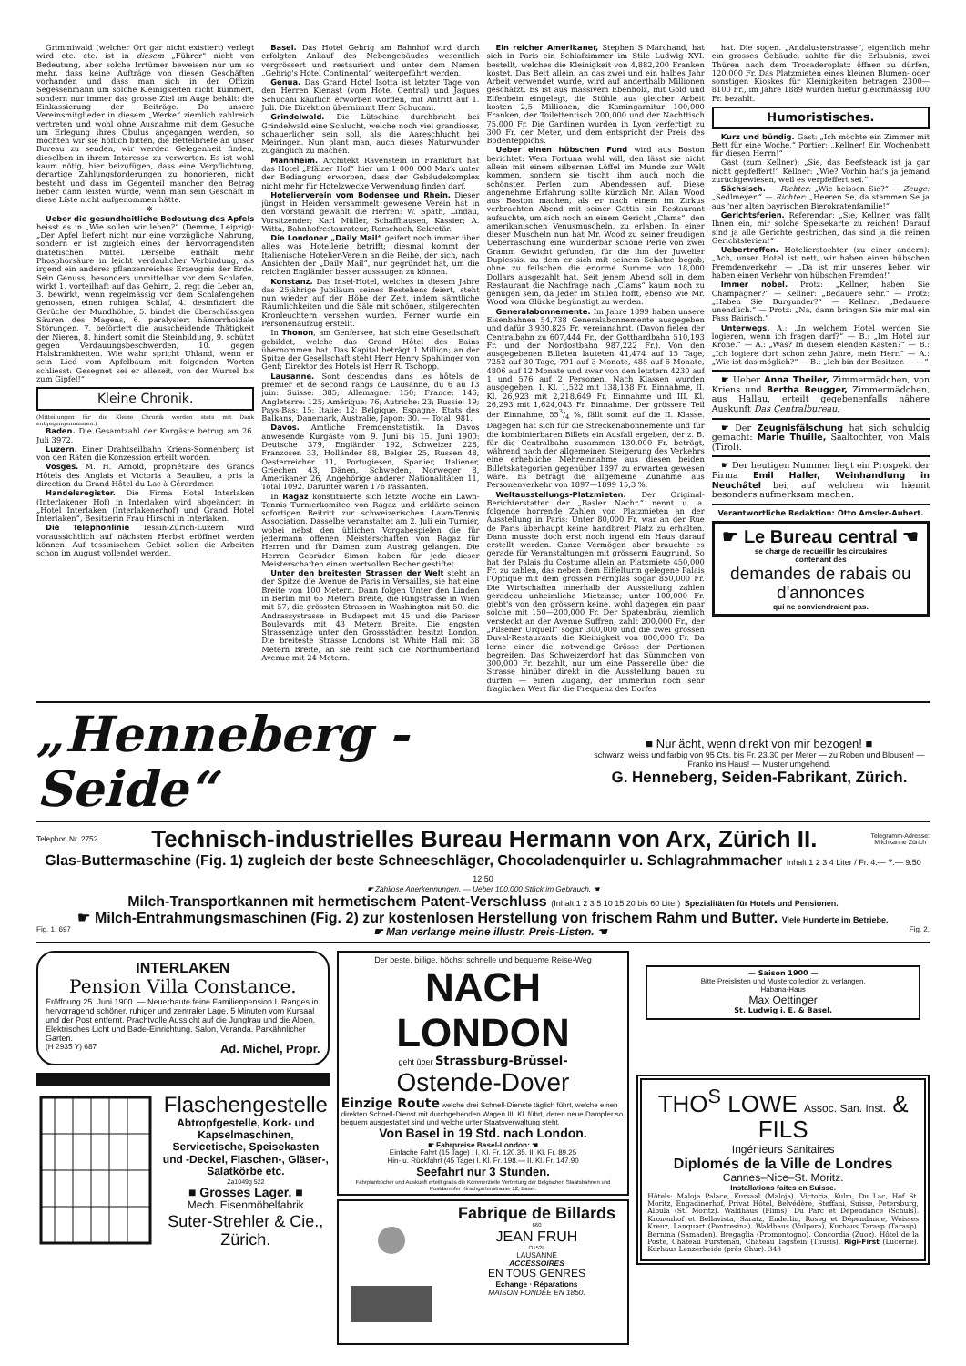Grimmiwald (welcher Ort gar nicht existiert) verlegt wird etc. etc. ist in diesem „Führer“ nicht von Bedeutung, aber solche Irrtümer beweisen nur um so mehr, dass keine Aufträge von diesen Geschäften vorhanden und dass man sich in der Offizin Segessenmann um solche Kleinigkeiten nicht kümmert, sondern nur immer das grosse Ziel im Auge behält: die Einkassierung der Beiträge. Da unsere Vereinsmitglieder in diesem „Werke“ ziemlich zahlreich vertreten und wohl ohne Ausnahme mit dem Gesuche um Erlegung ihres Obulus angegangen werden, so möchten wir sie höflich bitten, die Bettelbriefe an unser Bureau zu senden, wir werden Gelegenheit finden, dieselben in ihrem Interesse zu verwerten. Es ist wohl kaum nötig, hier beizufügen, dass eine Verpflichtung, derartige Zahlungsforderungen zu honorieren, nicht besteht und dass im Gegenteil mancher den Betrag lieber dann leisten würde, wenn man sein Geschäft in diese Liste nicht aufgenommen hätte.
——✲——
Ueber die gesundheitliche Bedeutung des Apfels heisst es in „Wie sollen wir leben?“ (Demme, Leipzig): „Der Apfel liefert nicht nur eine vorzügliche Nahrung, sondern er ist zugleich eines der hervorragendsten diätetischen Mittel. Derselbe enthält mehr Phosphorsäure in leicht verdaulicher Verbindung, als irgend ein anderes pflanzenreiches Erzeugnis der Erde. Sein Genuss, besonders unmittelbar vor dem Schlafen, wirkt 1. vorteilhaft auf das Gehirn, 2. regt die Leber an, 3. bewirkt, wenn regelmässig vor dem Schlafengehen genossen, einen ruhigen Schlaf, 4. desinfiziert die Gerüche der Mundhöhle, 5. bindet die überschüssigen Säuren des Magens, 6. paralysiert hämorrhoidale Störungen, 7. befördert die ausscheidende Thätigkeit der Nieren, 8. hindert somit die Steinbildung, 9. schützt gegen Verdauungsbeschwerden, 10. gegen Halskrankheiten. Wie wahr spricht Uhland, wenn er sein Lied vom Apfelbaum mit folgenden Worten schliesst: Gesegnet sei er allezeit, von der Wurzel bis zum Gipfel!“
Kleine Chronik.
(Mitteilungen für die Kleine Chronik werden stets mit Dank entgegengenommen.)
Baden. Die Gesamtzahl der Kurgäste betrug am 26. Juli 3972.
Luzern. Einer Drahtseilbahn Kriens-Sonnenberg ist von den Räten die Konzession erteilt worden.
Vosges. M. H. Arnold, propriétaire des Grands Hôtels des Anglais et Victoria à Beaulieu, a pris la direction du Grand Hôtel du Lac à Gérardmer.
Handelsregister. Die Firma Hotel Interlaken (Interlakener Hof) in Interlaken wird abgeändert in „Hotel Interlaken (Interlakenerhof) und Grand Hotel Interlaken“, Besitzerin Frau Hirschi in Interlaken.
Die Telephonlinie Tessin-Zürich-Luzern wird voraussichtlich auf nächsten Herbst eröffnet werden können. Auf tessinischem Gebiet sollen die Arbeiten schon im August vollendet werden.
Basel. Das Hotel Gehrig am Bahnhof wird durch erfolgten Ankauf des Nebengebäudes wesentlich vergrössert und restauriert und unter dem Namen „Gehrig's Hotel Continental“ weitergeführt werden.
Genua. Das Grand Hotel Isotta ist letzter Tage von den Herren Kienast (vom Hotel Central) und Jaques Schucani käuflich erworben worden, mit Antritt auf 1. Juli. Die Direktion übernimmt Herr Schucani.
Grindelwald. Die Lütschine durchbricht bei Grindelwald eine Schlucht, welche noch viel grandioser, schauerlicher sein soll, als die Aareschlucht bei Meiringen. Nun plant man, auch dieses Naturwunder zugänglich zu machen.
Mannheim. Architekt Ravenstein in Frankfurt hat das Hotel „Pfälzer Hof“ hier um 1 000 000 Mark unter der Bedingung erworben, dass der Gebäudekomplex nicht mehr für Hotelzwecke Verwendung finden darf.
Hotelierverein vom Bodensee und Rhein. Dieser jüngst in Heiden versammelt gewesene Verein hat in den Vorstand gewählt die Herren: W. Späth, Lindau, Vorsitzender; Karl Müller, Schaffhausen, Kassier; A. Witta, Bahnhofrestaurateur, Rorschach, Sekretär.
Die Londoner „Daily Mail“ geifert noch immer über alles was Hotellerie betrifft; diesmal kommt der Italienische Hotelier-Verein an die Reihe, der sich, nach Ansichten der „Daily Mail“, nur gegründet hat, um die reichen Engländer besser aussaugen zu können.
Konstanz. Das Insel-Hotel, welches in diesem Jahre das 25jährige Jubiläum seines Bestehens feiert, steht nun wieder auf der Höhe der Zeit, indem sämtliche Räumlichkeiten und die Säle mit schönen, stilgerechten Kronleuchtern versehen wurden. Ferner wurde ein Personenaufzug erstellt.
In Thonon, am Genfersee, hat sich eine Gesellschaft gebildet, welche das Grand Hôtel des Bains übernommen hat. Das Kapital beträgt 1 Million; an der Spitze der Gesellschaft steht Herr Henry Spahlinger von Genf; Direktor des Hotels ist Herr R. Tschopp.
Lausanne. Sont descendus dans les hôtels de premier et de second rangs de Lausanne, du 6 au 13 juin: Suisse: 385; Allemagne: 150; France: 146; Angleterre: 125; Amérique: 76; Autriche: 23; Russie: 19; Pays-Bas: 15; Italie: 12; Belgique, Espagne, Etats des Balkans, Danemark, Australie, Japon: 30. — Total: 981.
Davos. Amtliche Fremdenstatistik. In Davos anwesende Kurgäste vom 9. Juni bis 15. Juni 1900: Deutsche 379, Engländer 192, Schweizer 228, Franzosen 33, Holländer 88, Belgier 25, Russen 48, Oesterreicher 11, Portugiesen, Spanier, Italiener, Griechen 43, Dänen, Schweden, Norweger 8, Amerikaner 26, Angehörige anderer Nationalitäten 11, Total 1092. Darunter waren 176 Passanten.
In Ragaz konstituierte sich letzte Woche ein Lawn-Tennis Turnierkomitee von Ragaz und erklärte seinen sofortigen Beitritt zur schweizerischen Lawn-Tennis Association. Dasselbe veranstaltet am 2. Juli ein Turnier, wobei nebst den üblichen Vorgabespielen die für jedermann offenen Meisterschaften von Ragaz für Herren und für Damen zum Austrag gelangen. Die Herren Gebrüder Simon haben für jede dieser Meisterschaften einen wertvollen Becher gestiftet.
Unter den breitesten Strassen der Welt steht an der Spitze die Avenue de Paris in Versailles, sie hat eine Breite von 100 Metern. Dann folgen Unter den Linden in Berlin mit 65 Metern Breite, die Ringstrasse in Wien mit 57, die grössten Strassen in Washington mit 50, die Andrassystrasse in Budapest mit 45 und die Pariser Boulevards mit 43 Metern Breite. Die engsten Strassenzüge unter den Grossstädten besitzt London. Die breiteste Strasse Londons ist White Hall mit 38 Metern Breite, an sie reiht sich die Northumberland Avenue mit 24 Metern.
Ein reicher Amerikaner, Stephen S Marchand, hat sich in Paris ein Schlafzimmer im Stile Ludwig XVI. bestellt, welches die Kleinigkeit von 4,882,200 Franken kostet. Das Bett allein, an das zwei und ein halbes Jahr Arbeit verwendet wurde, wird auf anderthalb Millionen geschätzt. Es ist aus massivem Ebenholz, mit Gold und Elfenbein eingelegt, die Stühle aus gleicher Arbeit kosten 2,5 Millionen, die Kamingarnitur 100,000 Franken, der Toilettentisch 200,000 und der Nachttisch 75,000 Fr. Die Gardinen wurden in Lyon verfertigt zu 300 Fr. der Meter, und dem entspricht der Preis des Bodenteppichs.
Ueber einen hübschen Fund wird aus Boston berichtet: Wem Fortuna wohl will, den lässt sie nicht allein mit einem silbernen Löffel im Munde zur Welt kommen, sondern sie tischt ihm auch noch die schönsten Perlen zum Abendessen auf. Diese angenehme Erfahrung sollte kürzlich Mr. Allan Wood aus Boston machen, als er nach einem im Zirkus verbrachten Abend mit seiner Gattin ein Restaurant aufsuchte, um sich noch an einem Gericht „Clams“, den amerikanischen Venusmuscheln, zu erlaben. In einer dieser Muscheln nun hat Mr. Wood zu seiner freudigen Ueberraschung eine wunderbar schöne Perle von zwei Gramm Gewicht gefunden, für die ihm der Juwelier Duplessis, zu dem er sich mit seinem Schatze begab, ohne zu feilschen die enorme Summe von 18,000 Dollars ausgezahlt hat. Seit jenem Abend soll in dem Restaurant die Nachfrage nach „Clams“ kaum noch zu genügen sein, da Jeder im Stillen hofft, ebenso wie Mr. Wood vom Glücke begünstigt zu werden.
Generalabonnemente. Im Jahre 1899 haben unsere Eisenbahnen 54,738 Generalabonnemente ausgegeben und dafür 3,930,825 Fr. vereinnahmt. (Davon fielen der Centralbahn zu 607,444 Fr., der Gotthardbahn 510,193 Fr. und der Nordostbahn 987,222 Fr.). Von den ausgegebenen Billeten lauteten 41,474 auf 15 Tage, 7252 auf 30 Tage, 791 auf 3 Monate, 485 auf 6 Monate, 4806 auf 12 Monate und zwar von den letztern 4230 auf 1 und 576 auf 2 Personen. Nach Klassen wurden ausgegeben: I. Kl. 1,522 mit 138,138 Fr. Einnahme, II. Kl. 26,923 mit 2,218,649 Fr. Einnahme und III. Kl. 26,293 mit 1,624,043 Fr. Einnahme. Der grössere Teil der Einnahme, 553/4 %, fällt somit auf die II. Klasse. Dagegen hat sich für die Streckenabonnemente und für die kombinierbaren Billets ein Ausfall ergeben, der z. B. für die Centralbahn zusammen 130,000 Fr. beträgt, während nach der allgemeinen Steigerung des Verkehrs eine erhebliche Mehreinnahme aus diesen beiden Billetskategorien gegenüber 1897 zu erwarten gewesen wäre. Es beträgt die allgemeine Zunahme aus Personenverkehr von 1897—1899 15,3 %.
Weltausstellungs-Platzmieten. Der Original-Berichterstatter der „Basler Nachr.“ nennt u. a. folgende horrende Zahlen von Platzmieten an der Ausstellung in Paris: Unter 80,000 Fr. war an der Rue de Paris überhaupt keine handbreit Platz zu erhalten. Dann musste doch erst noch irgend ein Haus darauf erstellt werden. Ganze Vermögen aber brauchte es gerade für Veranstaltungen mit grösserm Baugrund. So hat der Palais du Costume allein an Platzmiete 450,000 Fr. zu zahlen, das neben dem Eiffelturm gelegene Palais l'Optique mit dem grossen Fernglas sogar 850,000 Fr. Die Wirtschaften innerhalb der Ausstellung zahlen geradezu unheimliche Mietzinse; unter 100,000 Fr. giebt's von den grössern keine, wohl dagegen ein paar solche mit 150—200,000 Fr. Der Spatenbräu, ziemlich versteckt an der Avenue Suffren, zahlt 200,000 Fr., der „Pilsener Urquell“ sogar 300,000 und die zwei grossen Duval-Restaurants die Kleinigkeit von 800,000 Fr. Da lerne einer die notwendige Grösse der Portionen begreifen. Das Schweizerdorf hat das Sümmchen von 300,000 Fr. bezahlt, nur um eine Passerelle über die Strasse hinüber direkt in die Ausstellung bauen zu dürfen — einen Zugang, der immerhin noch sehr fraglichen Wert für die Frequenz des Dorfes
hat. Die sogen. „Andalusierstrasse“, eigentlich mehr ein grosses Gebäude, zahlte für die Erlaubnis, zwei Thüren nach dem Trocaderoplatz öffnen zu dürfen, 120,000 Fr. Das Platzmieten eines kleinen Blumen- oder sonstigen Kioskes für Kleinigkeiten betragen 2300—8100 Fr., im Jahre 1889 wurden hiefür gleichmässig 100 Fr. bezahlt.
Humoristisches.
Kurz und bündig. Gast: „Ich möchte ein Zimmer mit Bett für eine Woche.“ Portier: „Kellner! Ein Wochenbett für diesen Herrn!“
Gast (zum Kellner): „Sie, das Beefsteack ist ja gar nicht gepfeffert!“ Kellner: „Wie? Vorhin hat's ja jemand zurückgewiesen, weil es verpfeffert sei.“
Sächsisch. — Richter: „Wie heissen Sie?“ — Zeuge: „Sedlmeyer.“ — Richter: „Heeren Se, da stammen Se ja aus 'ner alten bayrischen Bierokratenfamilie!“
Gerichtsferien. Referendar: „Sie, Kellner, was fällt Ihnen ein, mir solche Speisekarte zu reichen! Darauf sind ja alle Gerichte gestrichen, das sind ja die reinen Gerichtsferien!“
Uebertroffen. Hotelierstochter (zu einer andern): „Ach, unser Hotel ist nett, wir haben einen hübschen Fremdenverkehr! — „Da ist mir unseres lieber, wir haben einen Verkehr von hübschen Fremden!“
Immer nobel. Protz: „Kellner, haben Sie Champagner?“ — Kellner: „Bedauere sehr.“ — Protz: „Haben Sie Burgunder?“ — Kellner: „Bedauere unendlich.“ — Protz: „Na, dann bringen Sie mir mal ein Fass Bairisch.“
Unterwegs. A.: „In welchem Hotel werden Sie logieren, wenn ich fragen darf?“ — B.: „Im Hotel zur Krone.“ — A.: „Was? In diesem elenden Kasten?“ — B.: „Ich logiere dort schon zehn Jahre, mein Herr.“ — A.: „Wie ist das möglich?“ — B.: „Ich bin der Besitzer. — —“
☛ Ueber Anna Theiler, Zimmermädchen, von Kriens und Bertha Beugger, Zimmermädchen, aus Hallau, erteilt gegebenenfalls nähere Auskunft Das Centralbureau.
☛ Der Zeugnisfälschung hat sich schuldig gemacht: Marie Thuille, Saaltochter, von Mals (Tirol).
☛ Der heutigen Nummer liegt ein Prospekt der Firma Emil Haller, Weinhandlung in Neuchâtel bei, auf welchen wir hiemit besonders aufmerksam machen.
Verantwortliche Redaktion: Otto Amsler-Aubert.
☛ Le Bureau central ☚
se charge de recueillir les circulaires
contenant des
demandes de rabais ou d'annonces
qui ne conviendraient pas.
„Henneberg - Seide“
■ Nur ächt, wenn direkt von mir bezogen! ■
schwarz, weiss und farbig von 95 Cts. bis Fr. 23.30 per Meter — zu Roben und Blousen! — Franko ins Haus! — Muster umgehend.
G. Henneberg, Seiden-Fabrikant, Zürich.
Telephon Nr. 2752 Technisch-industrielles Bureau Hermann von Arx, Zürich II. Telegramm-Adresse:
Milchkanne Zürich
Glas-Buttermaschine (Fig. 1) zugleich der beste Schneeschläger, Chocoladenquirler u. Schlagrahmmacher Inhalt 1 2 3 4 Liter / Fr. 4.— 7.— 9.50 12.50
☛ Zahllose Anerkennungen. — Ueber 100,000 Stück im Gebrauch. ☚
Milch-Transportkannen mit hermetischem Patent-Verschluss (Inhalt 1 2 3 5 10 15 20 bis 60 Liter) Spezialitäten für Hotels und Pensionen.
☛ Milch-Entrahmungsmaschinen (Fig. 2) zur kostenlosen Herstellung von frischem Rahm und Butter. Viele Hunderte im Betriebe.
Fig. 1. 697 ☛ Man verlange meine illustr. Preis-Listen. ☚ Fig. 2.
INTERLAKEN
Pension Villa Constance.
Eröffnung 25. Juni 1900. — Neuerbaute feine Familienpension I. Ranges in hervorragend schöner, ruhiger und zentraler Lage, 5 Minuten vom Kursaal und der Post entfernt. Prachtvolle Aussicht auf die Jungfrau und die Alpen. Elektrisches Licht und Bade-Einrichtung. Salon, Veranda. Parkähnlicher Garten.
(H 2935 Y) 687 Ad. Michel, Propr.
Flaschengestelle
Abtropfgestelle, Kork- und Kapselmaschinen, Servicetische, Speisekasten und -Deckel, Flaschen-, Gläser-, Salatkörbe etc.
Za1049g 522
■ Grosses Lager. ■
Mech. Eisenmöbelfabrik
Suter-Strehler & Cie., Zürich.
Der beste, billige, höchst schnelle und bequeme Reise-Weg
NACH LONDON
geht über Strassburg-Brüssel-
Ostende-Dover
Einzige Route welche drei Schnell-Dienste täglich führt, welche einen direkten Schnell-Dienst mit durchgehenden Wagen III. Kl. führt, deren neue Dampfer so bequem ausgestattet sind und welche unter Staatsverwaltung steht.
Von Basel in 19 Std. nach London.
☛ Fahrpreise Basel-London: ☚
Einfache Fahrt (15 Tage) . I. Kl. Fr. 120.35. II. Kl. Fr. 89.25
Hin- u. Rückfahrt (45 Tage) I. Kl. Fr. 198.— II. Kl. Fr. 147.90
Seefahrt nur 3 Stunden.
Fahrplanbücher und Auskunft erteilt gratis die Kommerzielle Vertretung der Belgischen Staatsbahnen und Postdampfer Kirschgartenstrasse 12, Basel.
Fabrique de Billards
660
JEAN FRUH
O152L
LAUSANNE
ACCESSOIRES
EN TOUS GENRES
Echange · Réparations
MAISON FONDÉE EN 1850.
— Saison 1900 —
Bitte Preislisten und Mustercollection zu verlangen.
Habana-Haus
Max Oettinger
St. Ludwig i. E. & Basel.
THO<sup>S</sup> LOWE Assoc. San. Inst. & FILS
Ingénieurs Sanitaires
Diplomés de la Ville de Londres
Cannes–Nice–St. Moritz.
Installations faites en Suisse.
Hôtels: Maloja Palace, Kursaal (Maloja). Victoria, Kulm, Du Lac, Hof St. Moritz, Engadinerhof, Privat Hôtel, Belvédère, Steffani, Suisse, Petersburg, Albula (St. Moritz). Waldhaus (Flims). Du Parc et Dépendance (Schuls). Kronenhof et Bellavista, Saratz, Enderlin, Roseg et Dépendance, Weisses Kreuz, Lanquart (Pontresina). Waldhaus (Vulpera), Kurhaus Tarasp (Tarasp). Bernina (Samaden). Bregaglia (Promontogno). Concordia (Zuoz). Hôtel de la Poste, Château Fürstenau, Château Tagstein (Thusis). Rigi-First (Lucerne). Kurhaus Lenzerheide (près Chur). 343